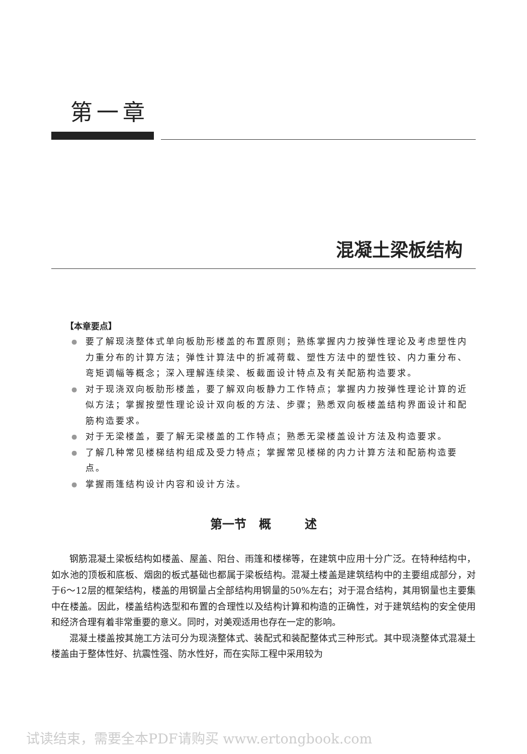第一章
混凝土梁板结构
【本章要点】
● 要了解现浇整体式单向板肋形楼盖的布置原则；熟练掌握内力按弹性理论及考虑塑性内力重分布的计算方法；弹性计算法中的折减荷载、塑性方法中的塑性铰、内力重分布、弯矩调幅等概念；深入理解连续梁、板截面设计特点及有关配筋构造要求。
● 对于现浇双向板肋形楼盖，要了解双向板静力工作特点；掌握内力按弹性理论计算的近似方法；掌握按塑性理论设计双向板的方法、步骤；熟悉双向板楼盖结构界面设计和配筋构造要求。
● 对于无梁楼盖，要了解无梁楼盖的工作特点；熟悉无梁楼盖设计方法及构造要求。
● 了解几种常见楼梯结构组成及受力特点；掌握常见楼梯的内力计算方法和配筋构造要点。
● 掌握雨篷结构设计内容和设计方法。
第一节 概 述
钢筋混凝土梁板结构如楼盖、屋盖、阳台、雨篷和楼梯等，在建筑中应用十分广泛。在特种结构中，如水池的顶板和底板、烟囱的板式基础也都属于梁板结构。混凝土楼盖是建筑结构中的主要组成部分，对于6～12层的框架结构，楼盖的用钢量占全部结构用钢量的50%左右；对于混合结构，其用钢量也主要集中在楼盖。因此，楼盖结构选型和布置的合理性以及结构计算和构造的正确性，对于建筑结构的安全使用和经济合理有着非常重要的意义。同时，对美观适用也存在一定的影响。
混凝土楼盖按其施工方法可分为现浇整体式、装配式和装配整体式三种形式。其中现浇整体式混凝土楼盖由于整体性好、抗震性强、防水性好，而在实际工程中采用较为
试读结束，需要全本PDF请购买 www.ertongbook.com